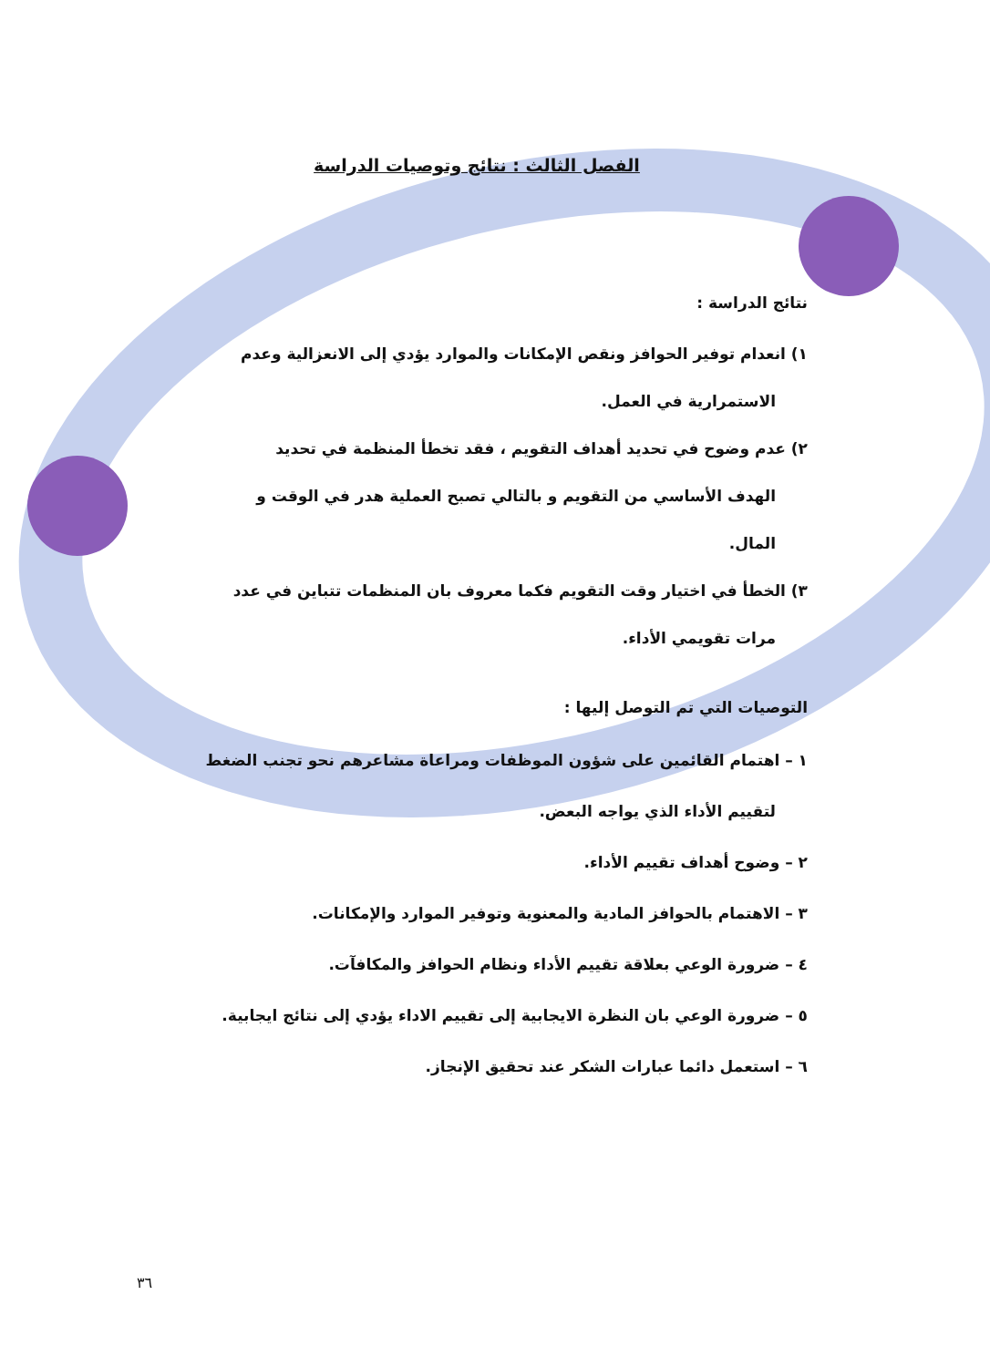الفصل الثالث : نتائج وتوصيات الدراسة
نتائج الدراسة :
١) انعدام توفير الحوافز ونقص الإمكانات والموارد يؤدي إلى الانعزالية وعدم
الاستمرارية في العمل.
٢) عدم وضوح في تحديد أهداف التقويم ، فقد تخطأ المنظمة في تحديد
الهدف الأساسي من التقويم و بالتالي تصبح العملية هدر في الوقت و
المال.
٣) الخطأ في اختيار وقت التقويم فكما معروف بان المنظمات تتباين في عدد
مرات تقويمي الأداء.
التوصيات التي تم التوصل إليها :
١ – اهتمام القائمين على شؤون الموظفات ومراعاة مشاعرهم نحو تجنب الضغط
لتقييم الأداء الذي يواجه البعض.
٢ – وضوح أهداف تقييم الأداء.
٣ – الاهتمام بالحوافز المادية والمعنوية وتوفير الموارد والإمكانات.
٤ – ضرورة الوعي بعلاقة تقييم الأداء ونظام الحوافز والمكافآت.
٥ – ضرورة الوعي بان النظرة الايجابية إلى تقييم الاداء يؤدي إلى نتائج ايجابية.
٦ – استعمل دائما عبارات الشكر عند تحقيق الإنجاز.
٣٦